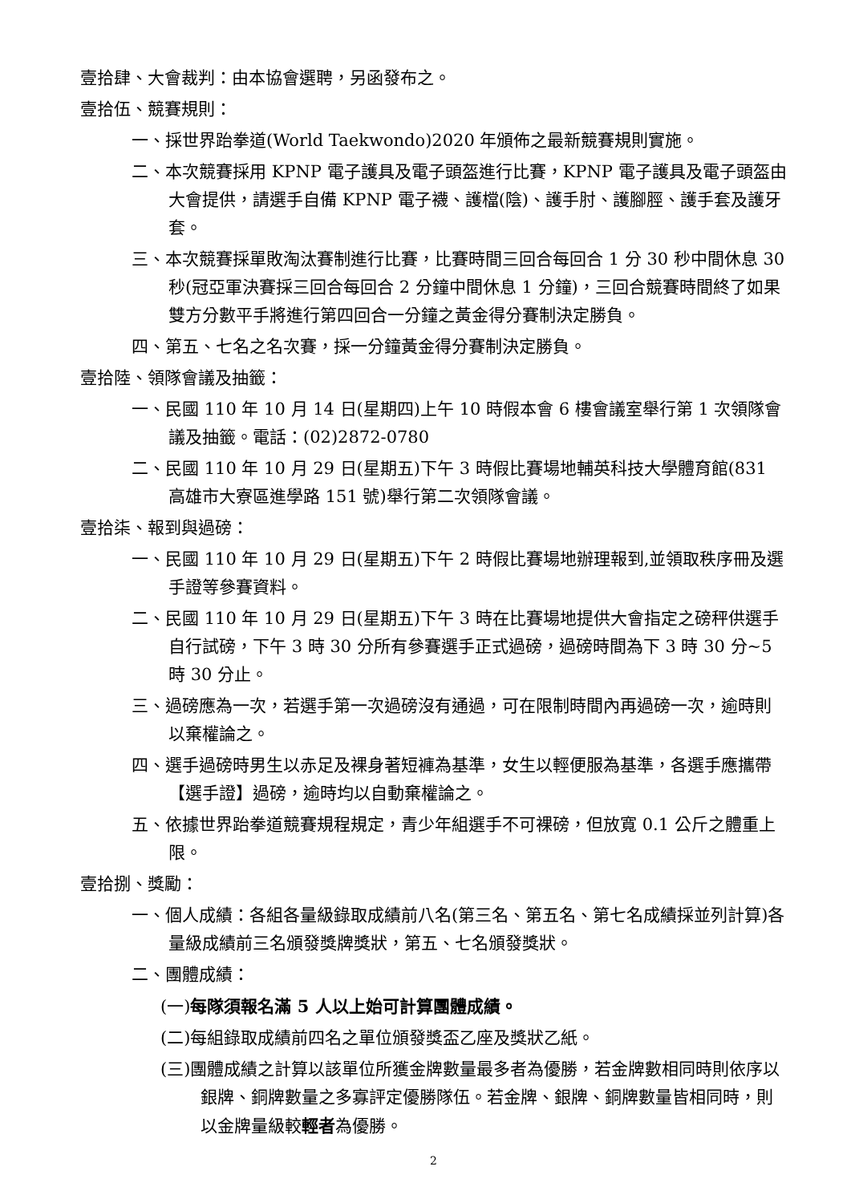壹拾肆、大會裁判：由本協會選聘，另函發布之。
壹拾伍、競賽規則：
一、採世界跆拳道(World Taekwondo)2020 年頒佈之最新競賽規則實施。
二、本次競賽採用 KPNP 電子護具及電子頭盔進行比賽，KPNP 電子護具及電子頭盔由大會提供，請選手自備 KPNP 電子襪、護檔(陰)、護手肘、護腳脛、護手套及護牙套。
三、本次競賽採單敗淘汰賽制進行比賽，比賽時間三回合每回合 1 分 30 秒中間休息 30 秒(冠亞軍決賽採三回合每回合 2 分鐘中間休息 1 分鐘)，三回合競賽時間終了如果雙方分數平手將進行第四回合一分鐘之黃金得分賽制決定勝負。
四、第五、七名之名次賽，採一分鐘黃金得分賽制決定勝負。
壹拾陸、領隊會議及抽籤：
一、民國 110 年 10 月 14 日(星期四)上午 10 時假本會 6 樓會議室舉行第 1 次領隊會議及抽籤。電話：(02)2872-0780
二、民國 110 年 10 月 29 日(星期五)下午 3 時假比賽場地輔英科技大學體育館(831 高雄市大寮區進學路 151 號)舉行第二次領隊會議。
壹拾柒、報到與過磅：
一、民國 110 年 10 月 29 日(星期五)下午 2 時假比賽場地辦理報到,並領取秩序冊及選手證等參賽資料。
二、民國 110 年 10 月 29 日(星期五)下午 3 時在比賽場地提供大會指定之磅秤供選手自行試磅，下午 3 時 30 分所有參賽選手正式過磅，過磅時間為下 3 時 30 分~5 時 30 分止。
三、過磅應為一次，若選手第一次過磅沒有通過，可在限制時間內再過磅一次，逾時則以棄權論之。
四、選手過磅時男生以赤足及裸身著短褲為基準，女生以輕便服為基準，各選手應攜帶【選手證】過磅，逾時均以自動棄權論之。
五、依據世界跆拳道競賽規程規定，青少年組選手不可裸磅，但放寬 0.1 公斤之體重上限。
壹拾捌、獎勵：
一、個人成績：各組各量級錄取成績前八名(第三名、第五名、第七名成績採並列計算)各量級成績前三名頒發獎牌獎狀，第五、七名頒發獎狀。
二、團體成績：
(一)每隊須報名滿 5 人以上始可計算團體成績。
(二)每組錄取成績前四名之單位頒發獎盃乙座及獎狀乙紙。
(三)團體成績之計算以該單位所獲金牌數量最多者為優勝，若金牌數相同時則依序以銀牌、銅牌數量之多寡評定優勝隊伍。若金牌、銀牌、銅牌數量皆相同時，則以金牌量級較輕者為優勝。
2